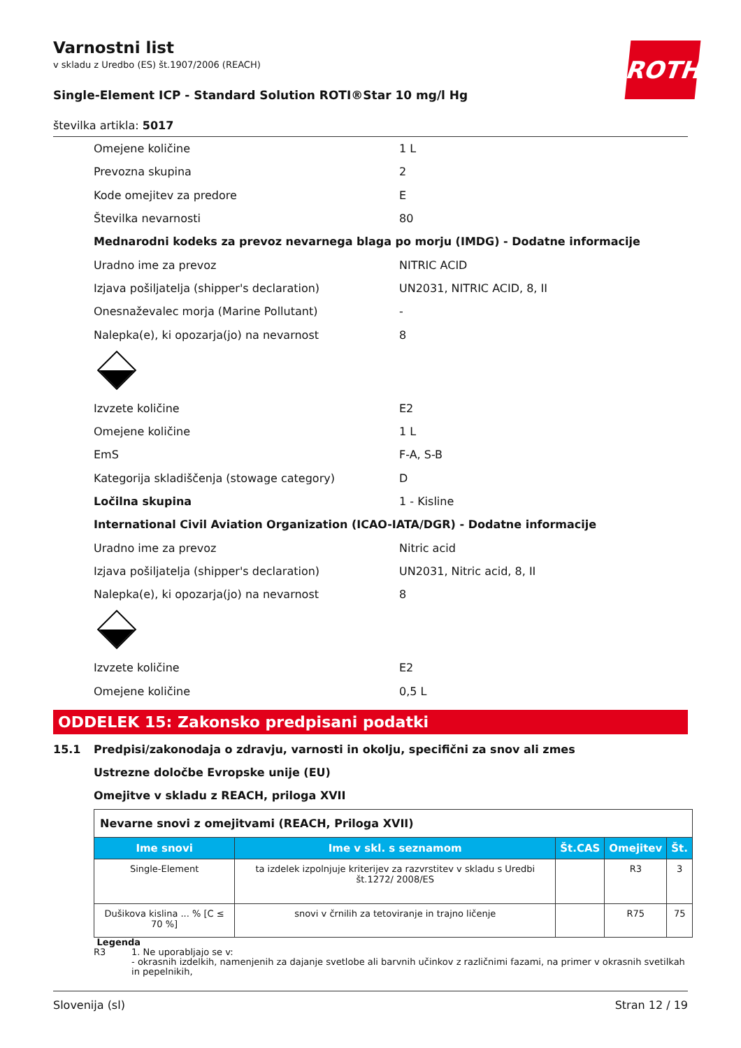Varnostni list
v skladu z Uredbo (ES) št.1907/2006 (REACH)
ROTH
Single-Element ICP - Standard Solution ROTI®Star 10 mg/l Hg
številka artikla: 5017
Omejene količine 1 L
Prevozna skupina 2
Kode omejitev za predore E
Številka nevarnosti 80
Mednarodni kodeks za prevoz nevarnega blaga po morju (IMDG) - Dodatne informacije
Uradno ime za prevoz NITRIC ACID
Izjava pošiljatelja (shipper's declaration) UN2031, NITRIC ACID, 8, II
Onesnaževalec morja (Marine Pollutant) -
Nalepka(e), ki opozarja(jo) na nevarnost 8
Izvzete količine E2
Omejene količine 1 L
EmS F-A, S-B
Kategorija skladiščenja (stowage category) D
Ločilna skupina 1 - Kisline
International Civil Aviation Organization (ICAO-IATA/DGR) - Dodatne informacije
Uradno ime za prevoz Nitric acid
Izjava pošiljatelja (shipper's declaration) UN2031, Nitric acid, 8, II
Nalepka(e), ki opozarja(jo) na nevarnost 8
Izvzete količine E2
Omejene količine 0,5 L
ODDELEK 15: Zakonsko predpisani podatki
15.1 Predpisi/zakonodaja o zdravju, varnosti in okolju, specifični za snov ali zmes
Ustrezne določbe Evropske unije (EU)
Omejitve v skladu z REACH, priloga XVII
| Nevarne snovi z omejitvami (REACH, Priloga XVII) | | | | |
| Ime snovi | Ime v skl. s seznamom | Št.CAS | Omejitev | Št. |
| Single-Element | ta izdelek izpolnjuje kriterijev za razvrstitev v skladu s Uredbi št.1272/ 2008/ES | | R3 | 3 |
| Dušikova kislina ... % [C ≤ 70 %] | snovi v črnilih za tetoviranje in trajno ličenje | | R75 | 75 |
Legenda
R3 1. Ne uporabljajo se v:
- okrasnih izdelkih, namenjenih za dajanje svetlobe ali barvnih učinkov z različnimi fazami, na primer v okrasnih svetilkah in pepelnikih,
Slovenija (sl) Stran 12 / 19